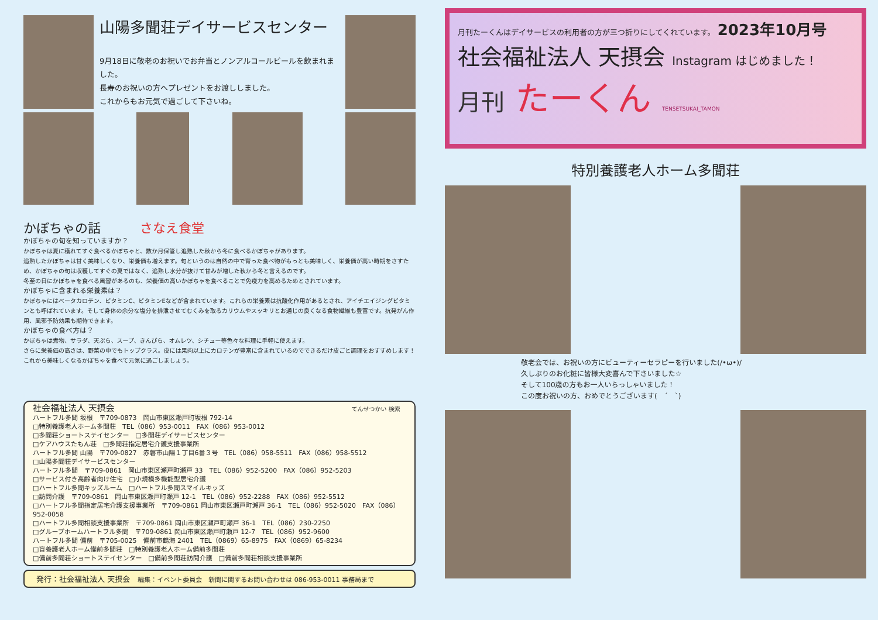山陽多聞荘デイサービスセンター
9月18日に敬老のお祝いでお弁当とノンアルコールビールを飲まれました。
長寿のお祝いの方へプレゼントをお渡ししました。
これからもお元気で過ごして下さいね。
かぼちゃの話 さなえ食堂
かぼちゃの旬を知っていますか？
かぼちゃは夏に穫れてすぐ食べるかぼちゃと、数か月保管し追熟した秋から冬に食べるかぼちゃがあります。
追熟したかぼちゃは甘く美味しくなり、栄養価も増えます。旬というのは自然の中で育った食べ物がもっとも美味しく、栄養価が高い時期をさすため、かぼちゃの旬は収穫してすぐの夏ではなく、追熟し水分が抜けて甘みが増した秋から冬と言えるのです。
冬至の日にかぼちゃを食べる風習があるのも、栄養価の高いかぼちゃを食べることで免疫力を高めるためとされています。
かぼちゃに含まれる栄養素は？
かぼちゃにはベータカロテン、ビタミンC、ビタミンEなどが含まれています。これらの栄養素は抗酸化作用があるとされ、アイチエイジングビタミンとも呼ばれています。そして身体の余分な塩分を排泄させてむくみを取るカリウムやスッキリとお通じの良くなる食物繊維も豊富です。抗発がん作用、風邪予防効果も期待できます。
かぼちゃの食べ方は？
かぼちゃは煮物、サラダ、天ぷら、スープ、きんぴら、オムレツ、シチュー等色々な料理に手軽に使えます。
さらに栄養価の高さは、野菜の中でもトップクラス。皮には果肉以上にカロテンが豊富に含まれているのでできるだけ皮ごと調理をおすすめします！
これから美味しくなるかぼちゃを食べて元気に過ごしましょう。
社会福祉法人 天摂会 てんせつかい 検索
ハートフル多聞 坂根　〒709-0873　岡山市東区瀬戸町坂根 792-14
□特別養護老人ホーム多聞荘　TEL（086）953-0011　FAX（086）953-0012
□多聞荘ショートステイセンター　□多聞荘デイサービスセンター
□ケアハウスたもん荘　□多聞荘指定居宅介護支援事業所
ハートフル多聞 山陽　〒709-0827　赤磐市山陽１丁目6番３号　TEL（086）958-5511　FAX（086）958-5512
□山陽多聞荘デイサービスセンター
ハートフル多聞　〒709-0861　岡山市東区瀬戸町瀬戸 33　TEL（086）952-5200　FAX（086）952-5203
□サービス付き高齢者向け住宅　□小規模多機能型居宅介護
□ハートフル多聞キッズルーム　□ハートフル多聞スマイルキッズ
□訪問介護　〒709-0861　岡山市東区瀬戸町瀬戸 12-1　TEL（086）952-2288　FAX（086）952-5512
□ハートフル多聞指定居宅介護支援事業所　〒709-0861 岡山市東区瀬戸町瀬戸 36-1　TEL（086）952-5020　FAX（086）952-0058
□ハートフル多聞相談支援事業所　〒709-0861 岡山市東区瀬戸町瀬戸 36-1　TEL（086）230-2250
□グループホームハートフル多聞　〒709-0861 岡山市東区瀬戸町瀬戸 12-7　TEL（086）952-9600
ハートフル多聞 備前　〒705-0025　備前市鶴海 2401　TEL（0869）65-8975　FAX（0869）65-8234
□盲養護老人ホーム備前多聞荘　□特別養護老人ホーム備前多聞荘
□備前多聞荘ショートステイセンター　□備前多聞荘訪問介護　□備前多聞荘相談支援事業所
発行：社会福祉法人 天摂会　編集：イベント委員会　新聞に関するお問い合わせは 086-953-0011 事務局まで
月刊たーくんはデイサービスの利用者の方が三つ折りにしてくれています。 2023年10月号
社会福祉法人 天摂会 Instagram はじめました！
月刊 たーくん TENSETSUKAI_TAMON
特別養護老人ホーム多聞荘
敬老会では、お祝いの方にビューティーセラピーを行いました(/•ω•)/
久しぶりのお化粧に皆様大変喜んで下さいました☆
そして100歳の方もお一人いらっしゃいました！
この度お祝いの方、おめでとうございます(　´　`)